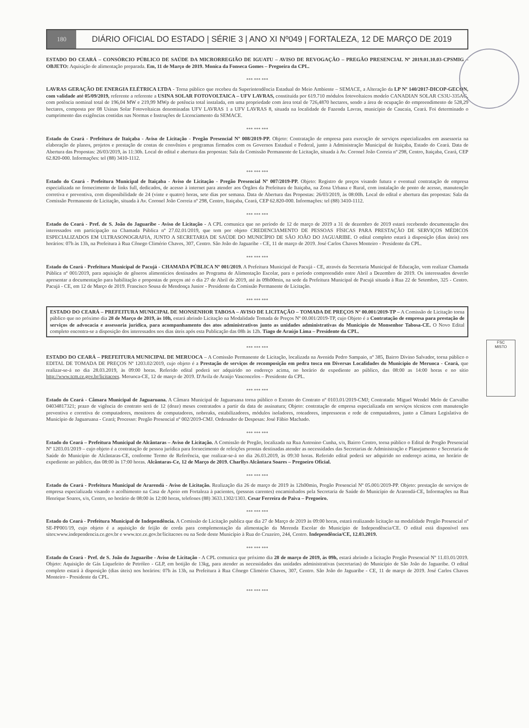180
DIÁRIO OFICIAL DO ESTADO | SÉRIE 3 | ANO XI Nº049 | FORTALEZA, 12 DE MARÇO DE 2019
ESTADO DO CEARÁ – CONSÓRCIO PÚBLICO DE SAÚDE DA MICRORREGIÃO DE IGUATU – AVISO DE REVOGAÇÃO – PREGÃO PRESENCIAL Nº 2019.01.10.03-CPSMIG – OBJETO: Aquisição de alimentação preparada. Em, 11 de Março de 2019. Monica da Fonseca Gomes – Pregoeira da CPL.
*** *** ***
LAVRAS GERAÇÃO DE ENERGIA ELÉTRICA LTDA - Torna público que recebeu da Superintendência Estadual do Meio Ambiente – SEMACE, a Alteração da LP Nº 140/2017-DICOP-GECON, com validade até 05/09/2019, referente a referente a USINA SOLAR FOTOVOLTAICA – UFV LAVRAS, constituída por 619.710 módulos fotovoltaicos modelo CANADIAN SOLAR CS3U-335AG, com potência nominal total de 196,04 MW e 219,99 MWp de potência total instalada, em uma propriedade com área total de 726,4870 hectares, sendo a área de ocupação do empreendimento de 528,29 hectares, composta por 08 Usinas Solar Fotovoltaicas denominadas UFV LAVRAS 1 a UFV LAVRAS 8, situada na localidade de Fazenda Lavras, município de Caucaia, Ceará. Foi determinado o cumprimento das exigências contidas nas Normas e Instruções de Licenciamento da SEMACE.
*** *** ***
Estado do Ceará - Prefeitura de Itaiçaba - Aviso de Licitação - Pregão Presencial Nº 008/2019-PP. Objeto: Contratação de empresa para execução de serviços especializados em assessoria na elaboração de planos, projetos e prestação de contas de convênios e programas firmados com os Governos Estadual e Federal, junto à Administração Municipal de Itaiçaba, Estado do Ceará. Data de Abertura das Propostas: 26/03/2019, às 11:30h. Local do edital e abertura das propostas: Sala da Comissão Permanente de Licitação, situada à Av. Coronel João Correia nº 298, Centro, Itaiçaba, Ceará, CEP 62.820-000. Informações: tel (88) 3410-1112.
*** *** ***
Estado do Ceará - Prefeitura Municipal de Itaiçaba - Aviso de Licitação - Pregão Presencial Nº 007/2019-PP. Objeto: Registro de preços visando futura e eventual contratação de empresa especializada no fornecimento de links full, dedicados, de acesso à internet para atender aos Órgãos da Prefeitura de Itaiçaba, na Zona Urbana e Rural, com instalação de ponto de acesso, manutenção corretiva e preventiva, com disponibilidade de 24 (vinte e quatro) horas, sete dias por semana. Data de Abertura das Propostas: 26/03/2019, às 08:00h. Local do edital e abertura das propostas: Sala da Comissão Permanente de Licitação, situada à Av. Coronel João Correia nº 298, Centro, Itaiçaba, Ceará, CEP 62.820-000. Informações: tel (88) 3410-1112.
*** *** ***
Estado do Ceará - Pref. de S. João do Jaguaribe - Aviso de Licitação - A CPL comunica que no período de 12 de março de 2019 a 31 de dezembro de 2019 estará recebendo documentação dos interessados em participação na Chamada Pública nº 27.02.01/2019, que tem por objeto CREDENCIAMENTO DE PESSOAS FÍSICAS PARA PRESTAÇÃO DE SERVIÇOS MÉDICOS ESPECIALIZADOS EM ULTRASONOGRAFIA, JUNTO A SECRETARIA DE SAÚDE DO MUNICÍPIO DE SÃO JOÃO DO JAGUARIBE. O edital completo estará à disposição (dias úteis) nos horários: 07h às 13h, na Prefeitura à Rua Cônego Climério Chaves, 307, Centro. São João do Jaguaribe - CE, 11 de março de 2019. José Carlos Chaves Monteiro - Presidente da CPL.
*** *** ***
Estado do Ceará - Prefeitura Municipal de Pacujá - CHAMADA PÚBLICA Nº 001/2019. A Prefeitura Municipal de Pacujá - CE, através da Secretaria Municipal de Educação, vem realizar Chamada Pública nº 001/2019, para aquisição de gêneros alimentícios destinados ao Programa de Alimentação Escolar, para o período compreendido entre Abril a Dezembro de 2019. Os interessados deverão apresentar a documentação para habilitação e propostas de preços até o dia 27 de Abril de 2019, até às 09h00min, na sede da Prefeitura Municipal de Pacujá situada à Rua 22 de Setembro, 325 - Centro. Pacujá - CE, em 12 de Março de 2019. Francisco Sousa de Mendonça Junior - Presidente da Comissão Permanente de Licitação.
*** *** ***
ESTADO DO CEARÁ – PREFEITURA MUNICIPAL DE MONSENHOR TABOSA – AVISO DE LICITAÇÃO – TOMADA DE PREÇOS Nº 00.001/2019-TP – A Comissão de Licitação torna público que no próximo dia 28 de Março de 2019, às 10h, estará abrindo Licitação na Modalidade Tomada de Preços Nº 00.001/2019-TP, cujo Objeto é a Contratação de empresa para prestação de serviços de advocacia e assessoria jurídica, para acompanhamento dos atos administrativos junto as unidades administrativas do Município de Monsenhor Tabosa-CE. O Novo Edital completo encontra-se a disposição dos interessados nos dias úteis após esta Publicação das 08h às 12h. Tiago de Araújo Lima – Presidente da CPL.
*** *** ***
ESTADO DO CEARÁ – PREFEITURA MUNICIPAL DE MERUOCA – A Comissão Permanente de Licitação, localizada na Avenida Pedro Sampaio, nº 385, Bairro Divino Salvador, torna público o EDITAL DE TOMADA DE PREÇOS Nº 1203.02/2019, cujo objeto é a Prestação de serviços de recomposição em pedra tosca em Diversas Localidades do Município de Meruoca - Ceará, que realizar-se-á no dia 28.03.2019, às 09:00 horas. Referido edital poderá ser adquirido no endereço acima, no horário de expediente ao público, das 08:00 as 14:00 horas e no sítio http://www.tcm.ce.gov.br/licitacoes. Meruoca-CE, 12 de março de 2019. D'Avila de Araújo Vasconcelos – Presidente da CPL.
*** *** ***
Estado do Ceará - Câmara Municipal de Jaguaruana. A Câmara Municipal de Jaguaruana torna público o Extrato do Contrato nº 0103.01/2019-CMJ; Contratada: Miguel Wendel Melo de Carvalho 04034817321; prazo de vigência do contrato será de 12 (doze) meses contratados a partir da data de assinatura; Objeto: contratação de empresa especializada em serviços técnicos com manutenção preventiva e corretiva de computadores, monitores de computadores, nobreaks, estabilizadores, módulos isoladores, roteadores, impressoras e rede de computadores, junto a Câmara Legislativa do Município de Jaguaruana - Ceará; Processo: Pregão Presencial nº 002/2019-CMJ. Ordenador de Despesas: José Fábio Machado.
*** *** ***
Estado do Ceará – Prefeitura Municipal de Alcântaras – Aviso de Licitação. A Comissão de Pregão, localizada na Rua Antonino Cunha, s/n, Bairro Centro, torna público o Edital de Pregão Presencial Nº 1203.01/2019 – cujo objeto é a contratação de pessoa jurídica para fornecimento de refeições prontas destinadas atender as necessidades das Secretarias de Administração e Planejamento e Secretaria de Saúde do Município de Alcântaras-CE, conforme Termo de Referência, que realizar-se-á no dia 26.03.2019, às 09:30 horas. Referido edital poderá ser adquirido no endereço acima, no horário de expediente ao público, das 08:00 às 17:00 horas. Alcântaras-Ce, 12 de Março de 2019. Charllys Alcântara Soares – Pregoeiro Oficial.
*** *** ***
Estado do Ceará - Prefeitura Municipal de Ararendá - Aviso de Licitação. Realização dia 26 de março de 2019 às 12h00min, Pregão Presencial Nº 05.001/2019-PP. Objeto: prestação de serviços de empresa especializada visando o acolhimento na Casa de Apoio em Fortaleza à pacientes, (pessoas carentes) encaminhados pela Secretaria de Saúde do Município de Ararendá-CE, Informações na Rua Henrique Soares, s/n, Centro, no horário de 08:00 às 12:00 horas, telefones (88) 3633.1302/1303. Cesar Ferreira de Paiva – Pregoeiro.
*** *** ***
Estado do Ceará - Prefeitura Municipal de Independência. A Comissão de Licitação publica que dia 27 de Março de 2019 às 09:00 horas, estará realizando licitação na modalidade Pregão Presencial nº SE-PP001/19, cujo objeto é a aquisição de feijão de corda para complementação da alimentação da Merenda Escolar do Município de Independência/CE. O edital está disponível nos sites:www.independencia.ce.gov.br e www.tce.ce.gov.br/licitacoes ou na Sede deste Município à Rua do Cruzeiro, 244, Centro. Independência/CE, 12.03.2019.
*** *** ***
Estado do Ceará - Pref. de S. João do Jaguaribe - Aviso de Licitação - A CPL comunica que próximo dia 28 de março de 2019, às 09h, estará abrindo a licitação Pregão Presencial Nº 11.03.01/2019. Objeto: Aquisição de Gás Liquefeito de Petróleo - GLP, em botijão de 13kg, para atender as necessidades das unidades administrativas (secretarias) do Município de São João do Jaguaribe. O edital completo estará à disposição (dias úteis) nos horários: 07h às 13h, na Prefeitura à Rua Cônego Climério Chaves, 307, Centro. São João do Jaguaribe - CE, 11 de março de 2019. José Carlos Chaves Monteiro - Presidente da CPL.
*** *** ***
FSC
MISTO